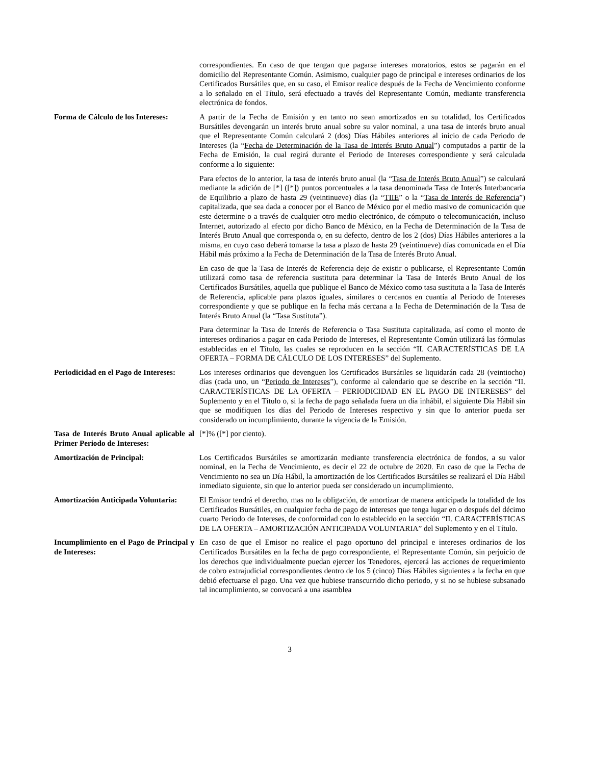correspondientes. En caso de que tengan que pagarse intereses moratorios, estos se pagarán en el domicilio del Representante Común. Asimismo, cualquier pago de principal e intereses ordinarios de los Certificados Bursátiles que, en su caso, el Emisor realice después de la Fecha de Vencimiento conforme a lo señalado en el Título, será efectuado a través del Representante Común, mediante transferencia electrónica de fondos.
Forma de Cálculo de los Intereses:
A partir de la Fecha de Emisión y en tanto no sean amortizados en su totalidad, los Certificados Bursátiles devengarán un interés bruto anual sobre su valor nominal, a una tasa de interés bruto anual que el Representante Común calculará 2 (dos) Días Hábiles anteriores al inicio de cada Periodo de Intereses (la “Fecha de Determinación de la Tasa de Interés Bruto Anual”) computados a partir de la Fecha de Emisión, la cual regirá durante el Periodo de Intereses correspondiente y será calculada conforme a lo siguiente:
Para efectos de lo anterior, la tasa de interés bruto anual (la “Tasa de Interés Bruto Anual”) se calculará mediante la adición de [*] ([*]) puntos porcentuales a la tasa denominada Tasa de Interés Interbancaria de Equilibrio a plazo de hasta 29 (veintinueve) días (la “TIIE” o la “Tasa de Interés de Referencia”) capitalizada, que sea dada a conocer por el Banco de México por el medio masivo de comunicación que este determine o a través de cualquier otro medio electrónico, de cómputo o telecomunicación, incluso Internet, autorizado al efecto por dicho Banco de México, en la Fecha de Determinación de la Tasa de Interés Bruto Anual que corresponda o, en su defecto, dentro de los 2 (dos) Días Hábiles anteriores a la misma, en cuyo caso deberá tomarse la tasa a plazo de hasta 29 (veintinueve) días comunicada en el Día Hábil más próximo a la Fecha de Determinación de la Tasa de Interés Bruto Anual.
En caso de que la Tasa de Interés de Referencia deje de existir o publicarse, el Representante Común utilizará como tasa de referencia sustituta para determinar la Tasa de Interés Bruto Anual de los Certificados Bursátiles, aquella que publique el Banco de México como tasa sustituta a la Tasa de Interés de Referencia, aplicable para plazos iguales, similares o cercanos en cuantía al Periodo de Intereses correspondiente y que se publique en la fecha más cercana a la Fecha de Determinación de la Tasa de Interés Bruto Anual (la “Tasa Sustituta”).
Para determinar la Tasa de Interés de Referencia o Tasa Sustituta capitalizada, así como el monto de intereses ordinarios a pagar en cada Periodo de Intereses, el Representante Común utilizará las fórmulas establecidas en el Título, las cuales se reproducen en la sección “II. CARACTERÍSTICAS DE LA OFERTA – FORMA DE CÁLCULO DE LOS INTERESES” del Suplemento.
Periodicidad en el Pago de Intereses:
Los intereses ordinarios que devenguen los Certificados Bursátiles se liquidarán cada 28 (veintiocho) días (cada uno, un “Periodo de Intereses”), conforme al calendario que se describe en la sección “II. CARACTERÍSTICAS DE LA OFERTA – PERIODICIDAD EN EL PAGO DE INTERESES” del Suplemento y en el Título o, si la fecha de pago señalada fuera un día inhábil, el siguiente Día Hábil sin que se modifiquen los días del Periodo de Intereses respectivo y sin que lo anterior pueda ser considerado un incumplimiento, durante la vigencia de la Emisión.
Tasa de Interés Bruto Anual aplicable al Primer Periodo de Intereses:
[*]% ([*] por ciento).
Amortización de Principal: Los Certificados Bursátiles se amortizarán mediante transferencia electrónica de fondos, a su valor nominal, en la Fecha de Vencimiento, es decir el 22 de octubre de 2020. En caso de que la Fecha de Vencimiento no sea un Día Hábil, la amortización de los Certificados Bursátiles se realizará el Día Hábil inmediato siguiente, sin que lo anterior pueda ser considerado un incumplimiento.
Amortización Anticipada Voluntaria:
El Emisor tendrá el derecho, mas no la obligación, de amortizar de manera anticipada la totalidad de los Certificados Bursátiles, en cualquier fecha de pago de intereses que tenga lugar en o después del décimo cuarto Periodo de Intereses, de conformidad con lo establecido en la sección “II. CARACTERÍSTICAS DE LA OFERTA – AMORTIZACIÓN ANTICIPADA VOLUNTARIA” del Suplemento y en el Título.
Incumplimiento en el Pago de Principal y de Intereses:
En caso de que el Emisor no realice el pago oportuno del principal e intereses ordinarios de los Certificados Bursátiles en la fecha de pago correspondiente, el Representante Común, sin perjuicio de los derechos que individualmente puedan ejercer los Tenedores, ejercerá las acciones de requerimiento de cobro extrajudicial correspondientes dentro de los 5 (cinco) Días Hábiles siguientes a la fecha en que debió efectuarse el pago. Una vez que hubiese transcurrido dicho periodo, y si no se hubiese subsanado tal incumplimiento, se convocará a una asamblea
3